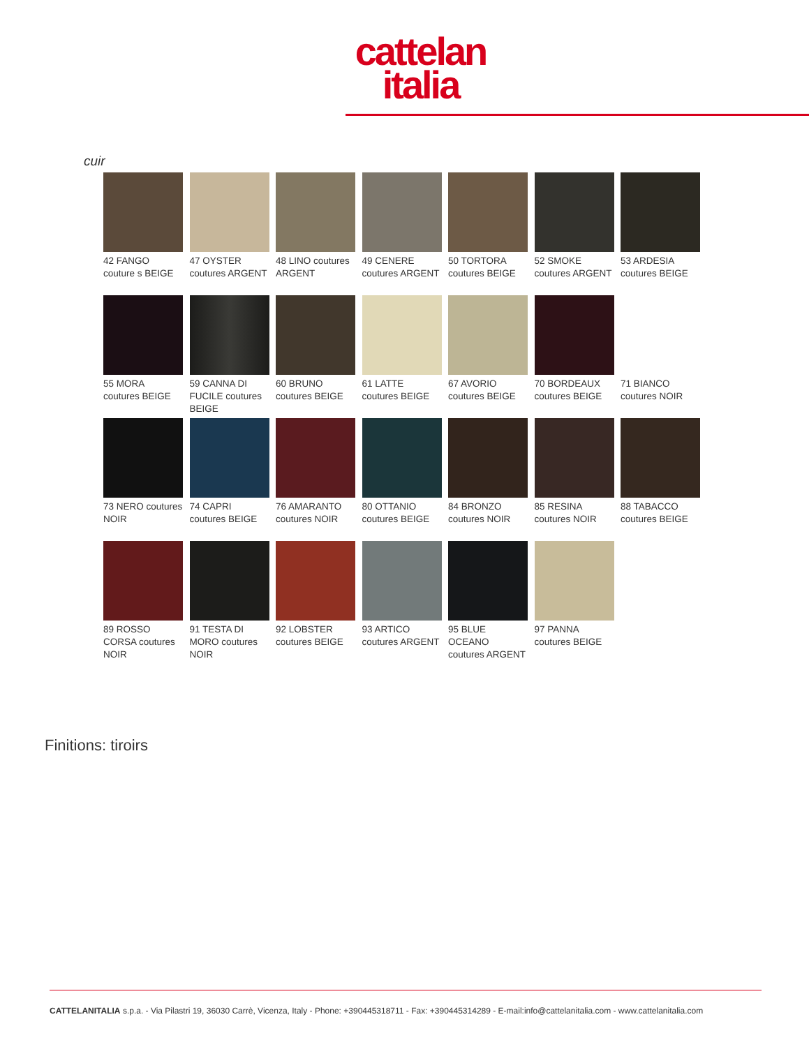cattelan
italia
cuir
42 FANGO couture s BEIGE
47 OYSTER coutures ARGENT
48 LINO coutures ARGENT
49 CENERE coutures ARGENT
50 TORTORA coutures BEIGE
52 SMOKE coutures ARGENT
53 ARDESIA coutures BEIGE
55 MORA coutures BEIGE
59 CANNA DI FUCILE coutures BEIGE
60 BRUNO coutures BEIGE
61 LATTE coutures BEIGE
67 AVORIO coutures BEIGE
70 BORDEAUX coutures BEIGE
71 BIANCO coutures NOIR
73 NERO coutures NOIR
74 CAPRI coutures BEIGE
76 AMARANTO coutures NOIR
80 OTTANIO coutures BEIGE
84 BRONZO coutures NOIR
85 RESINA coutures NOIR
88 TABACCO coutures BEIGE
89 ROSSO CORSA coutures NOIR
91 TESTA DI MORO coutures NOIR
92 LOBSTER coutures BEIGE
93 ARTICO coutures ARGENT
95 BLUE OCEANO coutures ARGENT
97 PANNA coutures BEIGE
Finitions: tiroirs
CATTELANITALIA s.p.a. - Via Pilastri 19, 36030 Carrè, Vicenza, Italy - Phone: +390445318711 - Fax: +390445314289 - E-mail:info@cattelanitalia.com - www.cattelanitalia.com